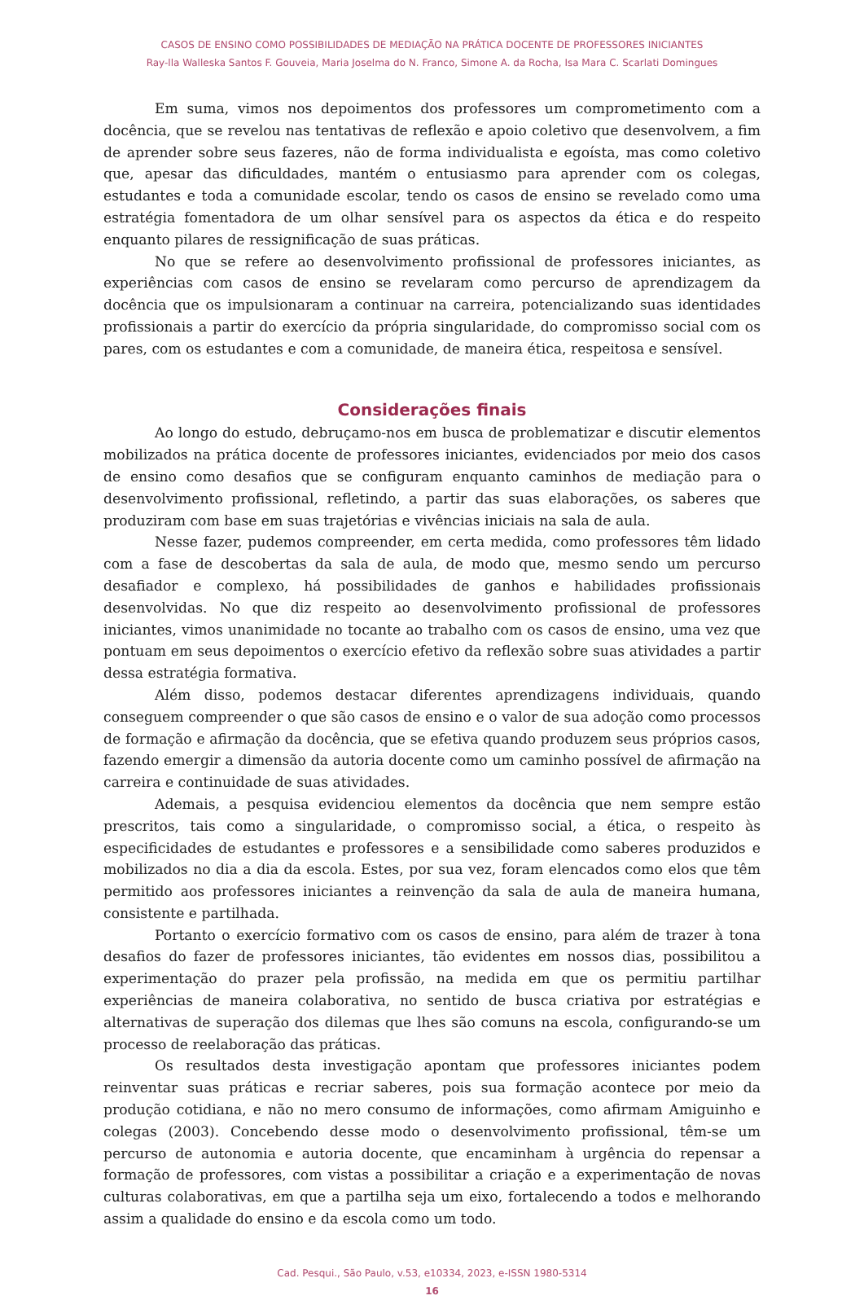CASOS DE ENSINO COMO POSSIBILIDADES DE MEDIAÇÃO NA PRÁTICA DOCENTE DE PROFESSORES INICIANTES
Ray-lla Walleska Santos F. Gouveia, Maria Joselma do N. Franco, Simone A. da Rocha, Isa Mara C. Scarlati Domingues
Em suma, vimos nos depoimentos dos professores um comprometimento com a docência, que se revelou nas tentativas de reflexão e apoio coletivo que desenvolvem, a fim de aprender sobre seus fazeres, não de forma individualista e egoísta, mas como coletivo que, apesar das dificuldades, mantém o entusiasmo para aprender com os colegas, estudantes e toda a comunidade escolar, tendo os casos de ensino se revelado como uma estratégia fomentadora de um olhar sensível para os aspectos da ética e do respeito enquanto pilares de ressignificação de suas práticas.
No que se refere ao desenvolvimento profissional de professores iniciantes, as experiências com casos de ensino se revelaram como percurso de aprendizagem da docência que os impulsionaram a continuar na carreira, potencializando suas identidades profissionais a partir do exercício da própria singularidade, do compromisso social com os pares, com os estudantes e com a comunidade, de maneira ética, respeitosa e sensível.
Considerações finais
Ao longo do estudo, debruçamo-nos em busca de problematizar e discutir elementos mobilizados na prática docente de professores iniciantes, evidenciados por meio dos casos de ensino como desafios que se configuram enquanto caminhos de mediação para o desenvolvimento profissional, refletindo, a partir das suas elaborações, os saberes que produziram com base em suas trajetórias e vivências iniciais na sala de aula.
Nesse fazer, pudemos compreender, em certa medida, como professores têm lidado com a fase de descobertas da sala de aula, de modo que, mesmo sendo um percurso desafiador e complexo, há possibilidades de ganhos e habilidades profissionais desenvolvidas. No que diz respeito ao desenvolvimento profissional de professores iniciantes, vimos unanimidade no tocante ao trabalho com os casos de ensino, uma vez que pontuam em seus depoimentos o exercício efetivo da reflexão sobre suas atividades a partir dessa estratégia formativa.
Além disso, podemos destacar diferentes aprendizagens individuais, quando conseguem compreender o que são casos de ensino e o valor de sua adoção como processos de formação e afirmação da docência, que se efetiva quando produzem seus próprios casos, fazendo emergir a dimensão da autoria docente como um caminho possível de afirmação na carreira e continuidade de suas atividades.
Ademais, a pesquisa evidenciou elementos da docência que nem sempre estão prescritos, tais como a singularidade, o compromisso social, a ética, o respeito às especificidades de estudantes e professores e a sensibilidade como saberes produzidos e mobilizados no dia a dia da escola. Estes, por sua vez, foram elencados como elos que têm permitido aos professores iniciantes a reinvenção da sala de aula de maneira humana, consistente e partilhada.
Portanto o exercício formativo com os casos de ensino, para além de trazer à tona desafios do fazer de professores iniciantes, tão evidentes em nossos dias, possibilitou a experimentação do prazer pela profissão, na medida em que os permitiu partilhar experiências de maneira colaborativa, no sentido de busca criativa por estratégias e alternativas de superação dos dilemas que lhes são comuns na escola, configurando-se um processo de reelaboração das práticas.
Os resultados desta investigação apontam que professores iniciantes podem reinventar suas práticas e recriar saberes, pois sua formação acontece por meio da produção cotidiana, e não no mero consumo de informações, como afirmam Amiguinho e colegas (2003). Concebendo desse modo o desenvolvimento profissional, têm-se um percurso de autonomia e autoria docente, que encaminham à urgência do repensar a formação de professores, com vistas a possibilitar a criação e a experimentação de novas culturas colaborativas, em que a partilha seja um eixo, fortalecendo a todos e melhorando assim a qualidade do ensino e da escola como um todo.
Cad. Pesqui., São Paulo, v.53, e10334, 2023, e-ISSN 1980-5314
16